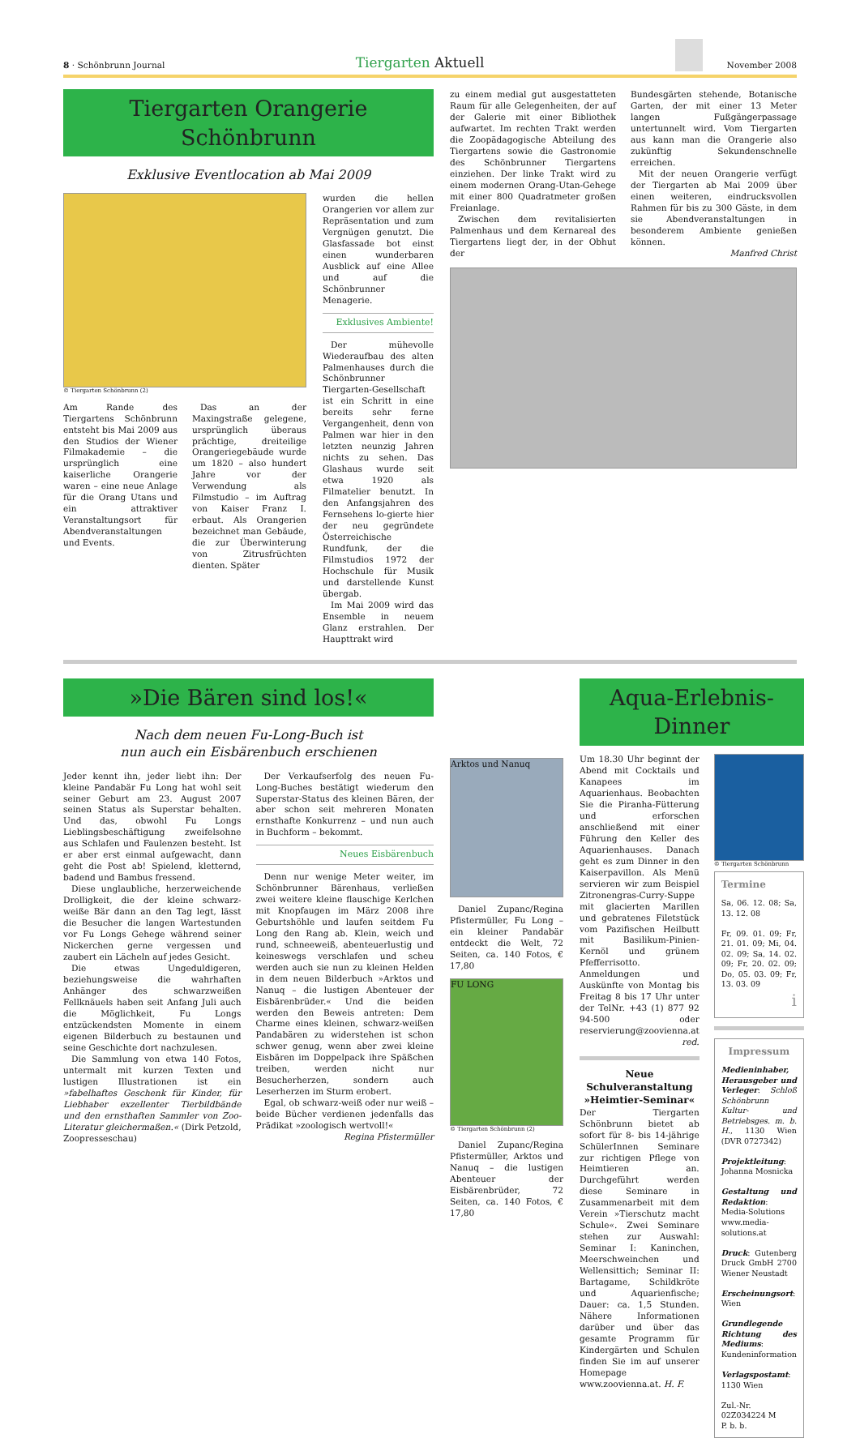8 · Schönbrunn Journal Tiergarten Aktuell November 2008
Tiergarten Orangerie Schönbrunn
Exklusive Eventlocation ab Mai 2009
© Tiergarten Schönbrunn (2)
Am Rande des Tiergartens Schönbrunn entsteht bis Mai 2009 aus den Studios der Wiener Filmakademie – die ursprünglich eine kaiserliche Orangerie waren – eine neue Anlage für die Orang Utans und ein attraktiver Veranstaltungsort für Abendveranstaltungen und Events.
Das an der Maxingstraße gelegene, ursprünglich überaus prächtige, dreiteilige Orangeriegebäude wurde um 1820 – also hundert Jahre vor der Verwendung als Filmstudio – im Auftrag von Kaiser Franz I. erbaut. Als Orangerien bezeichnet man Gebäude, die zur Überwinterung von Zitrusfrüchten dienten. Später
wurden die hellen Orangerien vor allem zur Repräsentation und zum Vergnügen genutzt. Die Glasfassade bot einst einen wunderbaren Ausblick auf eine Allee und auf die Schönbrunner Menagerie.
Exklusives Ambiente!
Der mühevolle Wiederaufbau des alten Palmenhauses durch die Schönbrunner Tiergarten-Gesellschaft ist ein Schritt in eine bereits sehr ferne Vergangenheit, denn von Palmen war hier in den letzten neunzig Jahren nichts zu sehen. Das Glashaus wurde seit etwa 1920 als Filmatelier benutzt. In den Anfangsjahren des Fernsehens lo-gierte hier der neu gegründete Österreichische Rundfunk, der die Filmstudios 1972 der Hochschule für Musik und darstellende Kunst übergab.
Im Mai 2009 wird das Ensemble in neuem Glanz erstrahlen. Der Haupttrakt wird
zu einem medial gut ausgestatteten Raum für alle Gelegenheiten, der auf der Galerie mit einer Bibliothek aufwartet. Im rechten Trakt werden die Zoopädagogische Abteilung des Tiergartens sowie die Gastronomie des Schönbrunner Tiergartens einziehen. Der linke Trakt wird zu einem modernen Orang-Utan-Gehege mit einer 800 Quadratmeter großen Freianlage.
Zwischen dem revitalisierten Palmenhaus und dem Kernareal des Tiergartens liegt der, in der Obhut der
Bundesgärten stehende, Botanische Garten, der mit einer 13 Meter langen Fußgängerpassage untertunnelt wird. Vom Tiergarten aus kann man die Orangerie also zukünftig Sekundenschnelle erreichen.
Mit der neuen Orangerie verfügt der Tiergarten ab Mai 2009 über einen weiteren, eindrucksvollen Rahmen für bis zu 300 Gäste, in dem sie Abendveranstaltungen in besonderem Ambiente genießen können.
Manfred Christ
»Die Bären sind los!«
Nach dem neuen Fu-Long-Buch ist
nun auch ein Eisbärenbuch erschienen
Jeder kennt ihn, jeder liebt ihn: Der kleine Pandabär Fu Long hat wohl seit seiner Geburt am 23. August 2007 seinen Status als Superstar behalten. Und das, obwohl Fu Longs Lieblingsbeschäftigung zweifelsohne aus Schlafen und Faulenzen besteht. Ist er aber erst einmal aufgewacht, dann geht die Post ab! Spielend, kletternd, badend und Bambus fressend.
Diese unglaubliche, herzerweichende Drolligkeit, die der kleine schwarz-weiße Bär dann an den Tag legt, lässt die Besucher die langen Wartestunden vor Fu Longs Gehege während seiner Nickerchen gerne vergessen und zaubert ein Lächeln auf jedes Gesicht.
Die etwas Ungeduldigeren, beziehungsweise die wahrhaften Anhänger des schwarzweißen Fellknäuels haben seit Anfang Juli auch die Möglichkeit, Fu Longs entzückendsten Momente in einem eigenen Bilderbuch zu bestaunen und seine Geschichte dort nachzulesen.
Die Sammlung von etwa 140 Fotos, untermalt mit kurzen Texten und lustigen Illustrationen ist ein »fabelhaftes Geschenk für Kinder, für Liebhaber exzellenter Tierbildbände und den ernsthaften Sammler von Zoo-Literatur gleichermaßen.« (Dirk Petzold, Zoopresseschau)
Der Verkaufserfolg des neuen Fu-Long-Buches bestätigt wiederum den Superstar-Status des kleinen Bären, der aber schon seit mehreren Monaten ernsthafte Konkurrenz – und nun auch in Buchform – bekommt.
Neues Eisbärenbuch
Denn nur wenige Meter weiter, im Schönbrunner Bärenhaus, verließen zwei weitere kleine flauschige Kerlchen mit Knopfaugen im März 2008 ihre Geburtshöhle und laufen seitdem Fu Long den Rang ab. Klein, weich und rund, schneeweiß, abenteuerlustig und keineswegs verschlafen und scheu werden auch sie nun zu kleinen Helden in dem neuen Bilderbuch »Arktos und Nanuq – die lustigen Abenteuer der Eisbärenbrüder.« Und die beiden werden den Beweis antreten: Dem Charme eines kleinen, schwarz-weißen Pandabären zu widerstehen ist schon schwer genug, wenn aber zwei kleine Eisbären im Doppelpack ihre Späßchen treiben, werden nicht nur Besucherherzen, sondern auch Leserherzen im Sturm erobert.
Egal, ob schwarz-weiß oder nur weiß – beide Bücher verdienen jedenfalls das Prädikat »zoologisch wertvoll!«
Regina Pfistermüller
Arktos und Nanuq
Daniel Zupanc/Regina Pfistermüller, Fu Long – ein kleiner Pandabär entdeckt die Welt, 72 Seiten, ca. 140 Fotos, € 17,80
FU LONG
© Tiergarten Schönbrunn (2)
Daniel Zupanc/Regina Pfistermüller, Arktos und Nanuq – die lustigen Abenteuer der Eisbärenbrüder, 72 Seiten, ca. 140 Fotos, € 17,80
Aqua-Erlebnis-Dinner
Um 18.30 Uhr beginnt der Abend mit Cocktails und Kanapees im Aquarienhaus. Beobachten Sie die Piranha-Fütterung und erforschen anschließend mit einer Führung den Keller des Aquarienhauses. Danach geht es zum Dinner in den Kaiserpavillon. Als Menü servieren wir zum Beispiel Zitronengras-Curry-Suppe mit glacierten Marillen und gebratenes Filetstück vom Pazifischen Heilbutt mit Basilikum-Pinien-Kernöl und grünem Pfefferrisotto. Anmeldungen und Auskünfte von Montag bis Freitag 8 bis 17 Uhr unter der TelNr. +43 (1) 877 92 94-500 oder reservierung@zoovienna.at
red.
Neue Schulveranstaltung
»Heimtier-Seminar«
Der Tiergarten Schönbrunn bietet ab sofort für 8- bis 14-jährige SchülerInnen Seminare zur richtigen Pflege von Heimtieren an. Durchgeführt werden diese Seminare in Zusammenarbeit mit dem Verein »Tierschutz macht Schule«. Zwei Seminare stehen zur Auswahl: Seminar I: Kaninchen, Meerschweinchen und Wellensittich; Seminar II: Bartagame, Schildkröte und Aquarienfische; Dauer: ca. 1,5 Stunden. Nähere Informationen darüber und über das gesamte Programm für Kindergärten und Schulen finden Sie im auf unserer Homepage www.zoovienna.at. H. F.
© Tiergarten Schönbrunn
Termine
Sa, 06. 12. 08; Sa, 13. 12. 08
Fr, 09. 01. 09; Fr, 21. 01. 09; Mi, 04. 02. 09; Sa, 14. 02. 09; Fr, 20. 02. 09; Do, 05. 03. 09; Fr, 13. 03. 09
i
Impressum
Medieninhaber, Herausgeber und Verleger: Schloß Schönbrunn Kultur- und Betriebsges. m. b. H., 1130 Wien (DVR 0727342)
Projektleitung: Johanna Mosnicka
Gestaltung und Redaktion: Media-Solutions www.media-solutions.at
Druck: Gutenberg Druck GmbH 2700 Wiener Neustadt
Erscheinungsort: Wien
Grundlegende Richtung des Mediums: Kundeninformation
Verlagspostamt: 1130 Wien
Zul.-Nr. 02Z034224 M
P. b. b.